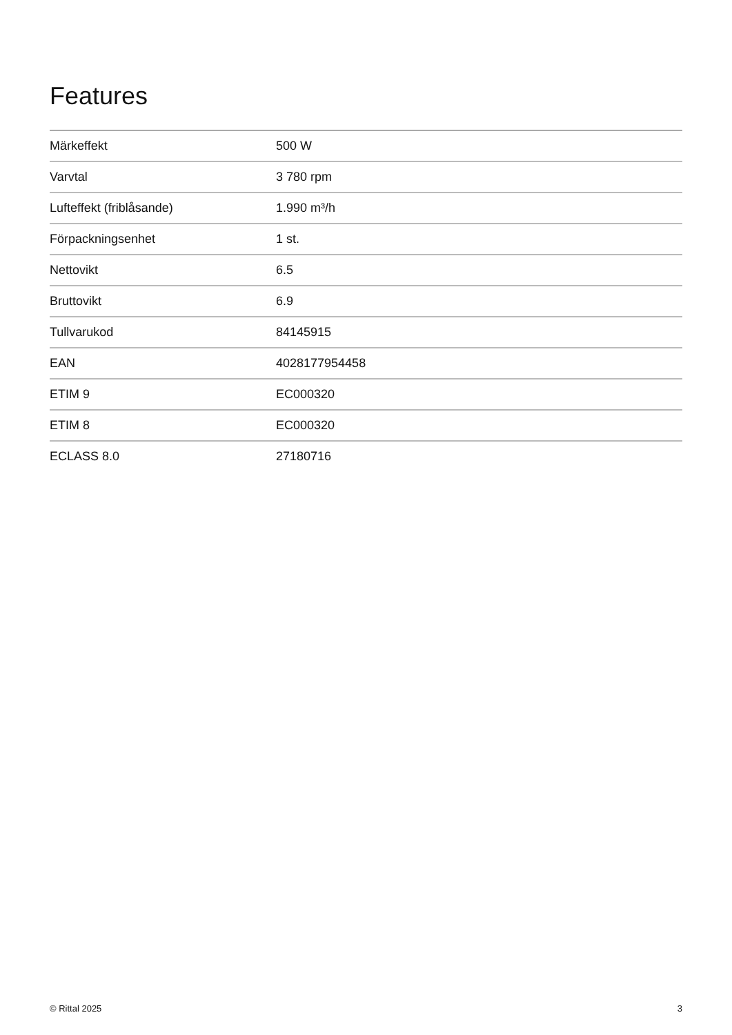Features
| Märkeffekt | 500 W |
| Varvtal | 3 780 rpm |
| Lufteffekt (friblåsande) | 1.990 m³/h |
| Förpackningsenhet | 1 st. |
| Nettovikt | 6.5 |
| Bruttovikt | 6.9 |
| Tullvarukod | 84145915 |
| EAN | 4028177954458 |
| ETIM 9 | EC000320 |
| ETIM 8 | EC000320 |
| ECLASS 8.0 | 27180716 |
© Rittal 2025 3